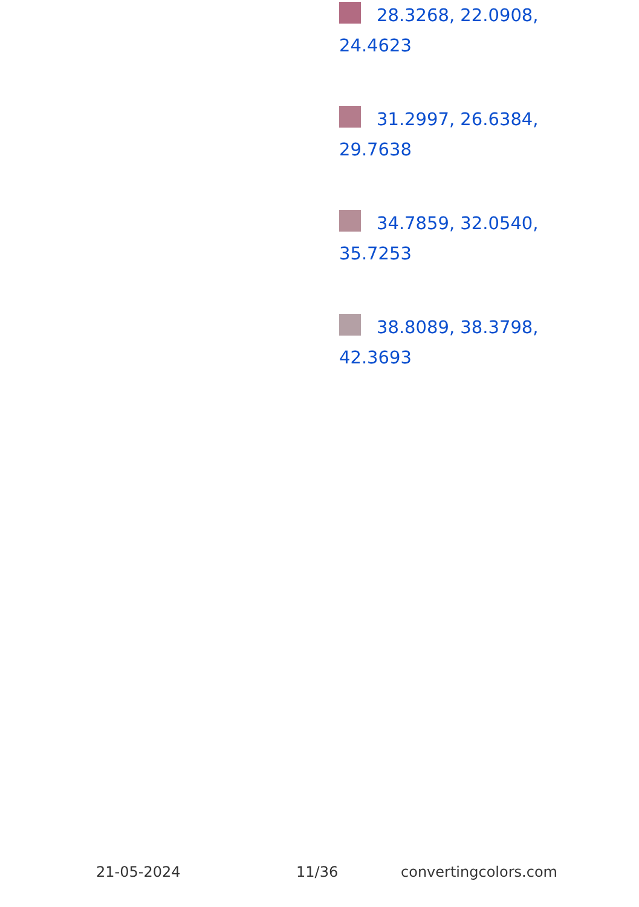28.3268, 22.0908, 24.4623
31.2997, 26.6384, 29.7638
34.7859, 32.0540, 35.7253
38.8089, 38.3798, 42.3693
21-05-2024 11/36 convertingcolors.com